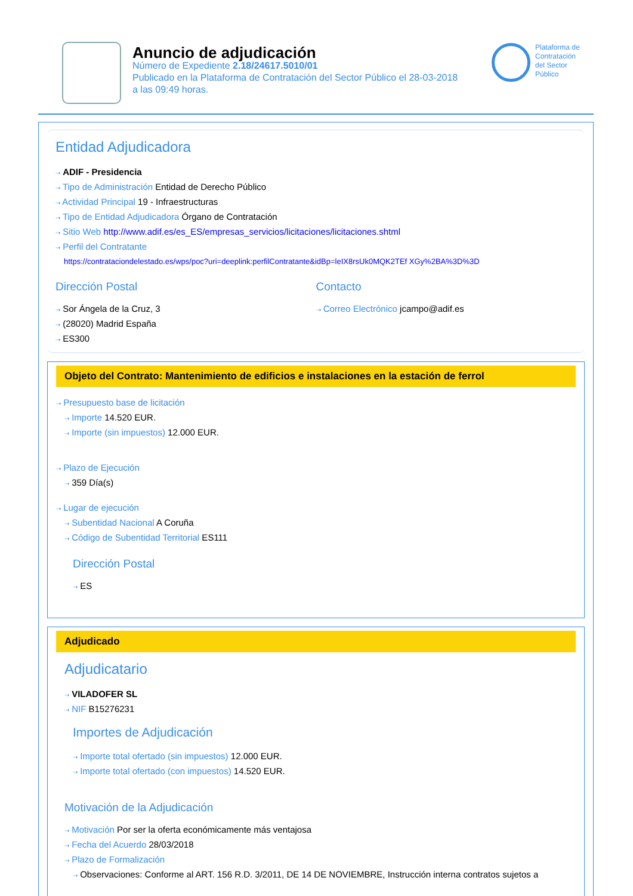Anuncio de adjudicación
Número de Expediente 2.18/24617.5010/01
Publicado en la Plataforma de Contratación del Sector Público el 28-03-2018
a las 09:49 horas.
Plataforma de
Contratación
del Sector
Público
Entidad Adjudicadora
⇢ ADIF - Presidencia
⇢ Tipo de Administración Entidad de Derecho Público
⇢ Actividad Principal 19 - Infraestructuras
⇢ Tipo de Entidad Adjudicadora Órgano de Contratación
⇢ Sitio Web http://www.adif.es/es_ES/empresas_servicios/licitaciones/licitaciones.shtml
⇢ Perfil del Contratante
https://contrataciondelestado.es/wps/poc?uri=deeplink:perfilContratante&idBp=leIX8rsUk0MQK2TEf XGy%2BA%3D%3D
Dirección Postal
⇢ Sor Ángela de la Cruz, 3
⇢ (28020) Madrid España
⇢ ES300
Contacto
⇢ Correo Electrónico jcampo@adif.es
Objeto del Contrato: Mantenimiento de edificios e instalaciones en la estación de ferrol
⇢ Presupuesto base de licitación
⇢ Importe 14.520 EUR.
⇢ Importe (sin impuestos) 12.000 EUR.
⇢ Plazo de Ejecución
⇢ 359 Día(s)
⇢ Lugar de ejecución
⇢ Subentidad Nacional A Coruña
⇢ Código de Subentidad Territorial ES111
Dirección Postal
⇢ ES
Adjudicado
Adjudicatario
⇢ VILADOFER SL
⇢ NIF B15276231
Importes de Adjudicación
⇢ Importe total ofertado (sin impuestos) 12.000 EUR.
⇢ Importe total ofertado (con impuestos) 14.520 EUR.
Motivación de la Adjudicación
⇢ Motivación Por ser la oferta económicamente más ventajosa
⇢ Fecha del Acuerdo 28/03/2018
⇢ Plazo de Formalización
⇢ Observaciones: Conforme al ART. 156 R.D. 3/2011, DE 14 DE NOVIEMBRE, Instrucción interna contratos sujetos a